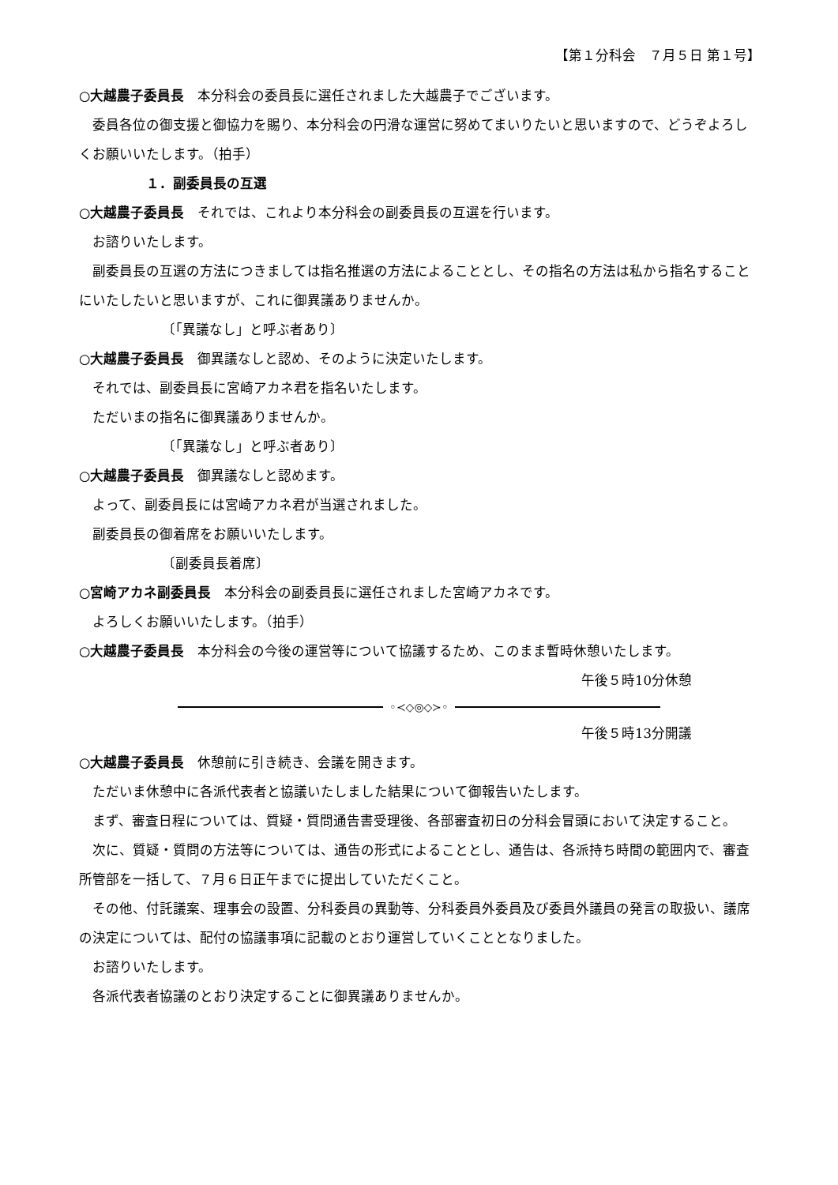【第１分科会　７月５日 第１号】
○大越農子委員長　本分科会の委員長に選任されました大越農子でございます。
委員各位の御支援と御協力を賜り、本分科会の円滑な運営に努めてまいりたいと思いますので、どうぞよろしくお願いいたします。（拍手）
１．副委員長の互選
○大越農子委員長　それでは、これより本分科会の副委員長の互選を行います。
お諮りいたします。
副委員長の互選の方法につきましては指名推選の方法によることとし、その指名の方法は私から指名することにいたしたいと思いますが、これに御異議ありませんか。
〔「異議なし」と呼ぶ者あり〕
○大越農子委員長　御異議なしと認め、そのように決定いたします。
それでは、副委員長に宮崎アカネ君を指名いたします。
ただいまの指名に御異議ありませんか。
〔「異議なし」と呼ぶ者あり〕
○大越農子委員長　御異議なしと認めます。
よって、副委員長には宮崎アカネ君が当選されました。
副委員長の御着席をお願いいたします。
〔副委員長着席〕
○宮崎アカネ副委員長　本分科会の副委員長に選任されました宮崎アカネです。
よろしくお願いいたします。（拍手）
○大越農子委員長　本分科会の今後の運営等について協議するため、このまま暫時休憩いたします。
午後５時10分休憩
◦≺◇◎◇≻◦
午後５時13分開議
○大越農子委員長　休憩前に引き続き、会議を開きます。
ただいま休憩中に各派代表者と協議いたしました結果について御報告いたします。
まず、審査日程については、質疑・質問通告書受理後、各部審査初日の分科会冒頭において決定すること。
次に、質疑・質問の方法等については、通告の形式によることとし、通告は、各派持ち時間の範囲内で、審査所管部を一括して、７月６日正午までに提出していただくこと。
その他、付託議案、理事会の設置、分科委員の異動等、分科委員外委員及び委員外議員の発言の取扱い、議席の決定については、配付の協議事項に記載のとおり運営していくこととなりました。
お諮りいたします。
各派代表者協議のとおり決定することに御異議ありませんか。